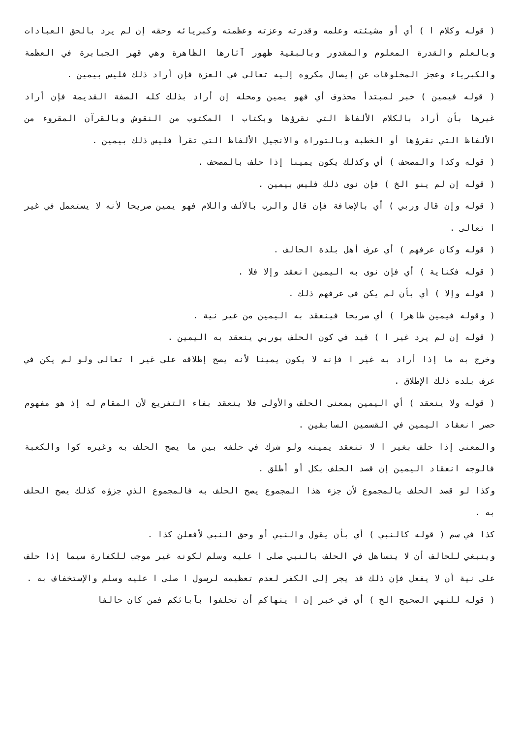( قوله وكلام ا ) أي أو مشيئته وعلمه وقدرته وعزته وعظمته وكبريائه وحقه إن لم يرد بالحق العبادات وبالعلم والقدرة المعلوم والمقدور وبالبقية ظهور آثارها الظاهرة وهي قهر الجبابرة في العظمة والكبرياء وعجز المخلوقات عن إيصال مكروه إليه تعالى في العزة فإن أراد ذلك فليس بيمين .
( قوله فيمين ) خبر لمبتدأ محذوف أي فهو يمين ومحله إن أراد بذلك كله الصفة القديمة فإن أراد غيرها بأن أراد بالكلام الألفاظ التي نقرؤها وبكتاب ا المكتوب من النقوش وبالقرآن المقروء من الألفاظ التي نقرؤها أو الخطبة وبالتوراة والانجيل الألفاظ التي تقرأ فليس ذلك بيمين .
( قوله وكذا والمصحف ) أي وكذلك يكون يمينا إذا حلف بالمصحف .
( قوله إن لم ينو الخ ) فإن نوى ذلك فليس بيمين .
( قوله وإن قال وربي ) أي بالإضافة فإن قال والرب بالألف واللام فهو يمين صريحا لأنه لا يستعمل في غير ا تعالى .
( قوله وكان عرفهم ) أي عرف أهل بلدة الحالف .
( قوله فكناية ) أي فإن نوى به اليمين انعقد وإلا فلا .
( قوله وإلا ) أي بأن لم يكن في عرفهم ذلك .
( وقوله فيمين ظاهرا ) أي صريحا فينعقد به اليمين من غير نية .
( قوله إن لم يرد غير ا ) قيد في كون الحلف بوربي ينعقد به اليمين .
وخرج به ما إذا أراد به غير ا فإنه لا يكون يمينا لأنه يصح إطلاقه على غير ا تعالى ولو لم يكن في عرف بلده ذلك الإطلاق .
( قوله ولا ينعقد ) أي اليمين بمعنى الحلف والأولى فلا ينعقد بفاء التفريع لأن المقام له إذ هو مفهوم حصر انعقاد اليمين في القسمين السابقين .
والمعنى إذا حلف بغير ا لا تنعقد يمينه ولو شرك في حلفه بين ما يصح الحلف به وغيره كوا والكعبة فالوجه انعقاد اليمين إن قصد الحلف بكل أو أطلق .
وكذا لو قصد الحلف بالمجموع لأن جزء هذا المجموع يصح الحلف به فالمجموع الذي جزؤه كذلك يصح الحلف به .
كذا في سم ( قوله كالنبي ) أي بأن يقول والنبي أو وحق النبي لأفعلن كذا .
وينبغي للحالف أن لا يتساهل في الحلف بالنبي صلى ا عليه وسلم لكونه غير موجب للكفارة سيما إذا حلف على نية أن لا يفعل فإن ذلك قد يجر إلى الكفر لعدم تعظيمه لرسول ا صلى ا عليه وسلم والإستخفاف به .
( قوله للنهي الصحيح الخ ) أي في خبر إن ا ينهاكم أن تحلفوا بآبائكم فمن كان حالفا